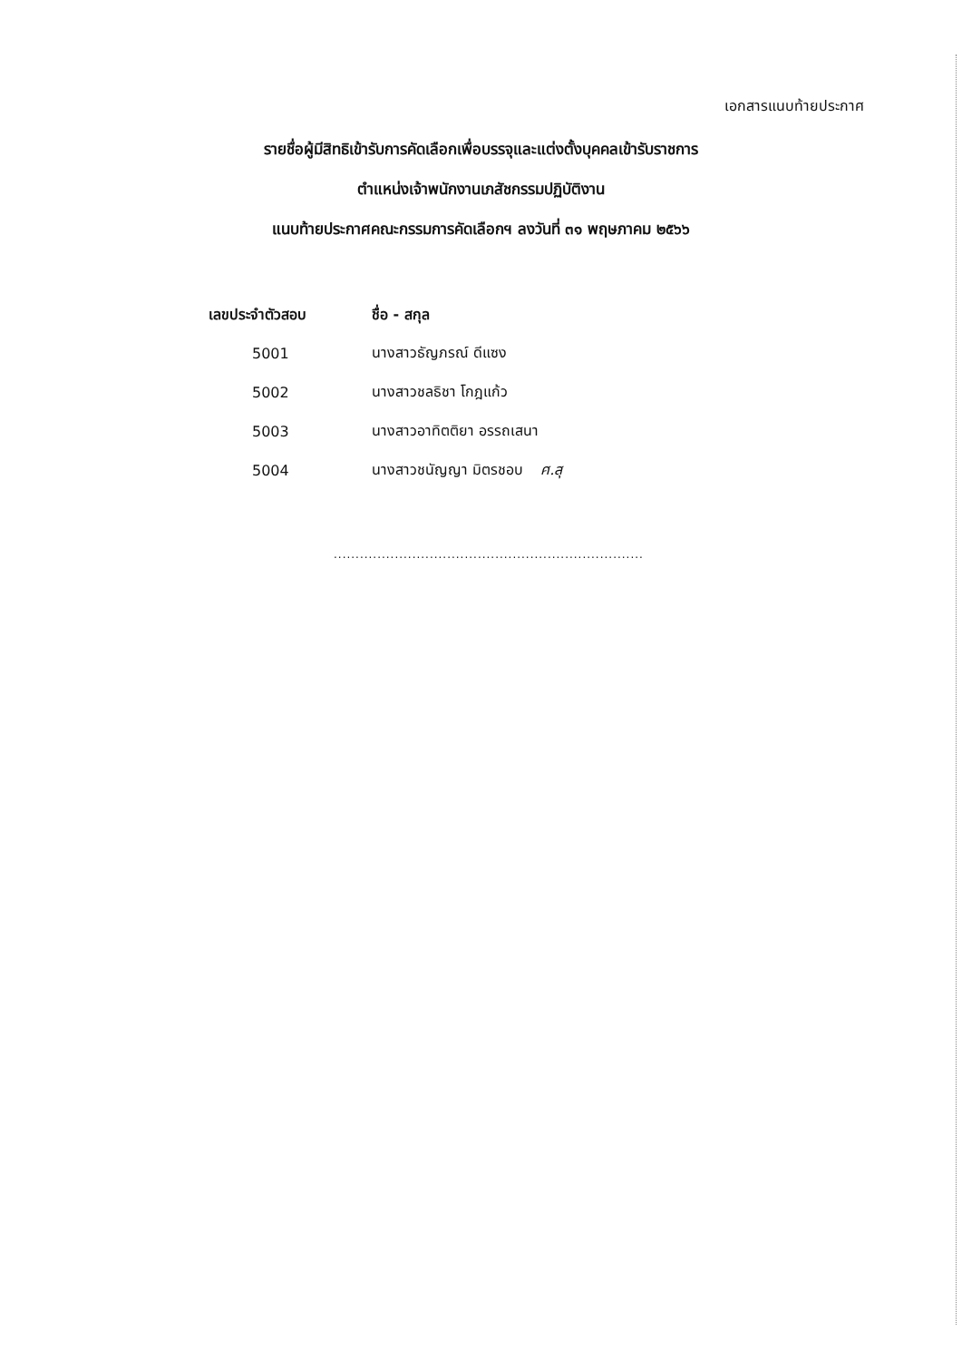เอกสารแนบท้ายประกาศ
รายชื่อผู้มีสิทธิเข้ารับการคัดเลือกเพื่อบรรจุและแต่งตั้งบุคคลเข้ารับราชการ
ตำแหน่งเจ้าพนักงานเภสัชกรรมปฏิบัติงาน
แนบท้ายประกาศคณะกรรมการคัดเลือกฯ ลงวันที่ ๓๑ พฤษภาคม ๒๕๖๖
| เลขประจำตัวสอบ | ชื่อ - สกุล |
| --- | --- |
| 5001 | นางสาวธัญภรณ์ ดีแซง |
| 5002 | นางสาวชลธิชา โกฎแก้ว |
| 5003 | นางสาวอาทิตติยา อรรถเสนา |
| 5004 | นางสาวชนัญญา มิตรชอบ ศ.สุ |
.......................................................................